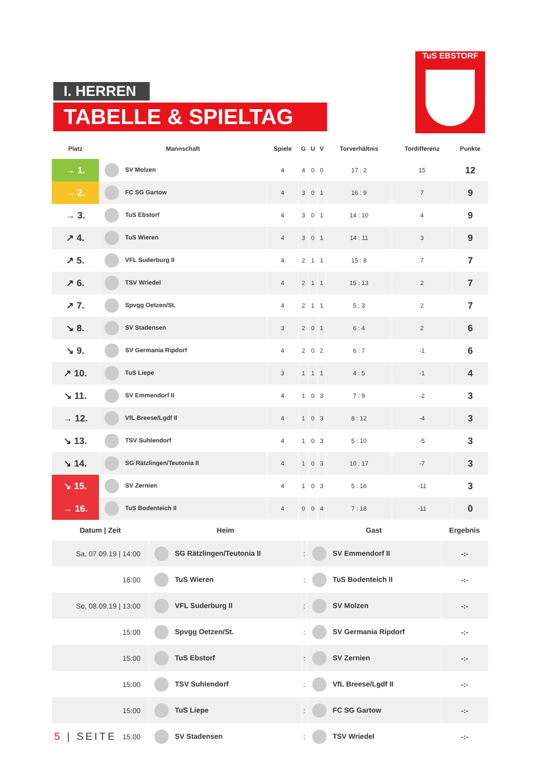I. HERREN
TABELLE & SPIELTAG
TuS EBSTORF
| Platz | Mannschaft | Spiele | G | U | V | Torverhältnis | Tordifferenz | Punkte |
| --- | --- | --- | --- | --- | --- | --- | --- | --- |
| → 1. | SV Molzen | 4 | 4 | 0 | 0 | 17 : 2 | 15 | 12 |
| → 2. | FC SG Gartow | 4 | 3 | 0 | 1 | 16 : 9 | 7 | 9 |
| → 3. | TuS Ebstorf | 4 | 3 | 0 | 1 | 14 : 10 | 4 | 9 |
| ↗ 4. | TuS Wieren | 4 | 3 | 0 | 1 | 14 : 11 | 3 | 9 |
| ↗ 5. | VFL Suderburg II | 4 | 2 | 1 | 1 | 15 : 8 | 7 | 7 |
| ↗ 6. | TSV Wriedel | 4 | 2 | 1 | 1 | 15 : 13 | 2 | 7 |
| ↗ 7. | Spvgg Oetzen/St. | 4 | 2 | 1 | 1 | 5 : 3 | 2 | 7 |
| ↘ 8. | SV Stadensen | 3 | 2 | 0 | 1 | 6 : 4 | 2 | 6 |
| ↘ 9. | SV Germania Ripdorf | 4 | 2 | 0 | 2 | 6 : 7 | -1 | 6 |
| ↗ 10. | TuS Liepe | 3 | 1 | 1 | 1 | 4 : 5 | -1 | 4 |
| ↘ 11. | SV Emmendorf II | 4 | 1 | 0 | 3 | 7 : 9 | -2 | 3 |
| → 12. | VfL Breese/Lgdf II | 4 | 1 | 0 | 3 | 8 : 12 | -4 | 3 |
| ↘ 13. | TSV Suhlendorf | 4 | 1 | 0 | 3 | 5 : 10 | -5 | 3 |
| ↘ 14. | SG Rätzlingen/Teutonia II | 4 | 1 | 0 | 3 | 10 : 17 | -7 | 3 |
| ↘ 15. | SV Zernien | 4 | 1 | 0 | 3 | 5 : 16 | -11 | 3 |
| → 16. | TuS Bodenteich II | 4 | 0 | 0 | 4 | 7 : 18 | -11 | 0 |
| Datum / Zeit | Heim | | Gast | Ergebnis |
| --- | --- | --- | --- | --- |
| Sa, 07.09.19 / 14:00 | SG Rätzlingen/Teutonia II | : | SV Emmendorf II | -:- |
| 16:00 | TuS Wieren | : | TuS Bodenteich II | -:- |
| So, 08.09.19 / 13:00 | VFL Suderburg II | : | SV Molzen | -:- |
| 15:00 | Spvgg Oetzen/St. | : | SV Germania Ripdorf | -:- |
| 15:00 | TuS Ebstorf | : | SV Zernien | -:- |
| 15:00 | TSV Suhlendorf | : | VfL Breese/Lgdf II | -:- |
| 15:00 | TuS Liepe | : | FC SG Gartow | -:- |
| 15:00 | SV Stadensen | : | TSV Wriedel | -:- |
5 | SEITE